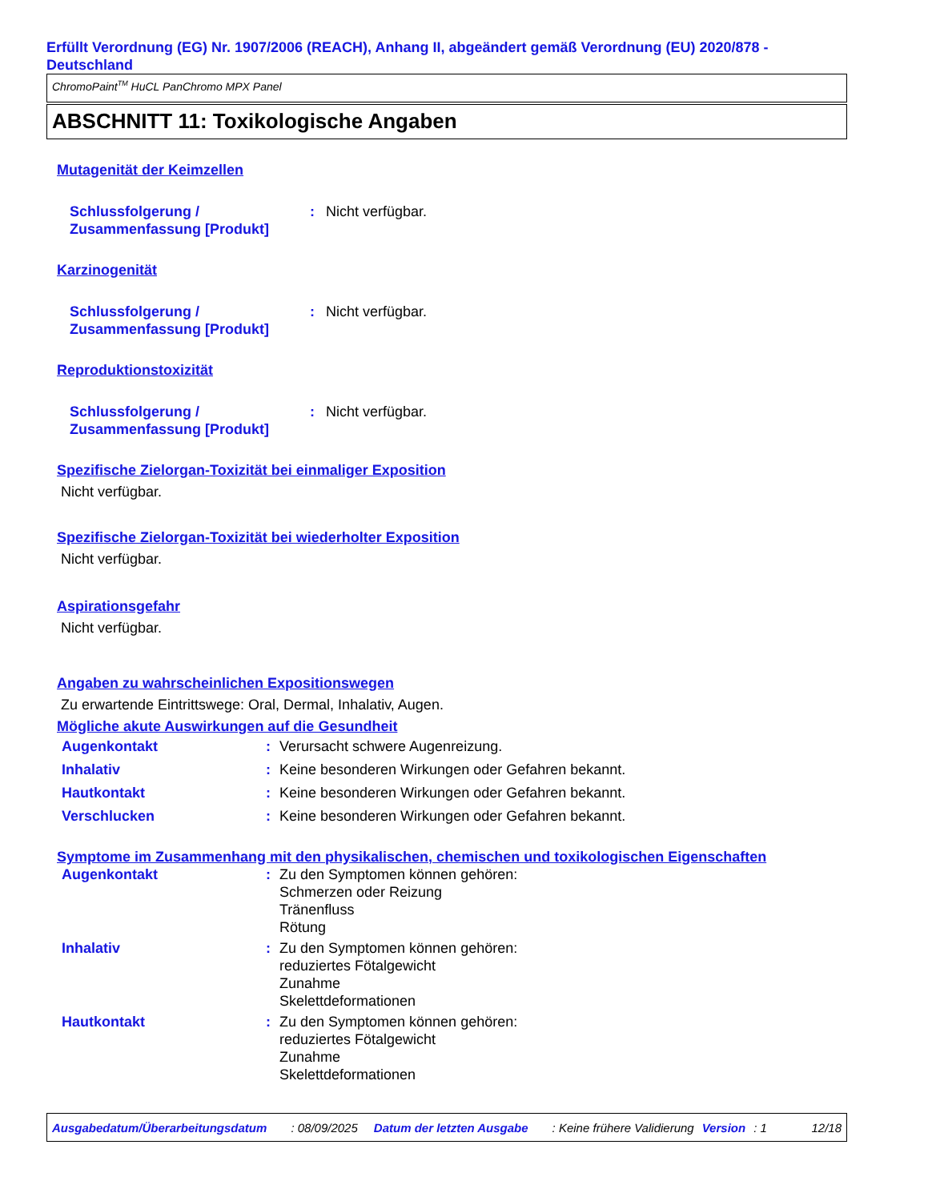Erfüllt Verordnung (EG) Nr. 1907/2006 (REACH), Anhang II, abgeändert gemäß Verordnung (EU) 2020/878 - Deutschland
ChromoPaint<sup>TM</sup> HuCL PanChromo MPX Panel
ABSCHNITT 11: Toxikologische Angaben
Mutagenität der Keimzellen
Schlussfolgerung / Zusammenfassung [Produkt]
: Nicht verfügbar.
Karzinogenität
Schlussfolgerung / Zusammenfassung [Produkt]
: Nicht verfügbar.
Reproduktionstoxizität
Schlussfolgerung / Zusammenfassung [Produkt]
: Nicht verfügbar.
Spezifische Zielorgan-Toxizität bei einmaliger Exposition
Nicht verfügbar.
Spezifische Zielorgan-Toxizität bei wiederholter Exposition
Nicht verfügbar.
Aspirationsgefahr
Nicht verfügbar.
Angaben zu wahrscheinlichen Expositionswegen
Zu erwartende Eintrittswege: Oral, Dermal, Inhalativ, Augen.
Mögliche akute Auswirkungen auf die Gesundheit
Augenkontakt : Verursacht schwere Augenreizung.
Inhalativ : Keine besonderen Wirkungen oder Gefahren bekannt.
Hautkontakt : Keine besonderen Wirkungen oder Gefahren bekannt.
Verschlucken : Keine besonderen Wirkungen oder Gefahren bekannt.
Symptome im Zusammenhang mit den physikalischen, chemischen und toxikologischen Eigenschaften
Augenkontakt : Zu den Symptomen können gehören:
Schmerzen oder Reizung
Tränenfluss
Rötung
Inhalativ : Zu den Symptomen können gehören:
reduziertes Fötalgewicht
Zunahme
Skelettdeformationen
Hautkontakt : Zu den Symptomen können gehören:
reduziertes Fötalgewicht
Zunahme
Skelettdeformationen
Ausgabedatum/Überarbeitungsdatum : 08/09/2025 Datum der letzten Ausgabe : Keine frühere Validierung Version : 1 12/18